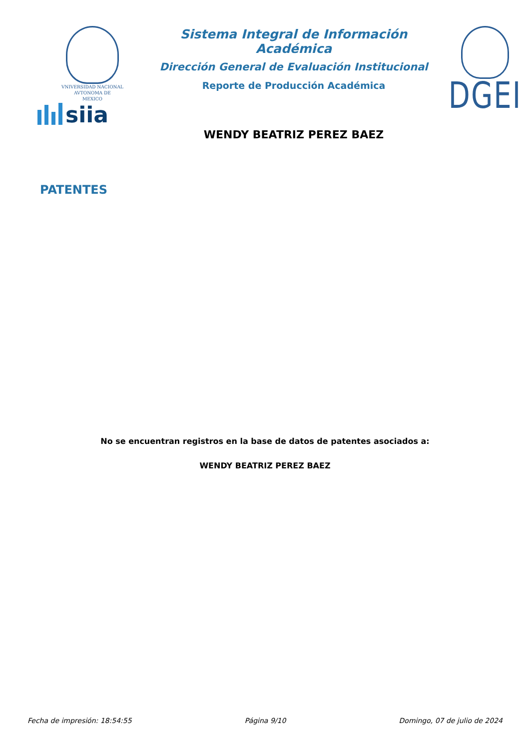VNIVERSIDAD NACIONAL
AVTONOMA DE
MEXICO
siia
Sistema Integral de Información Académica
Dirección General de Evaluación Institucional
Reporte de Producción Académica
WENDY BEATRIZ PEREZ BAEZ
DGEI
PATENTES
No se encuentran registros en la base de datos de patentes asociados a:
WENDY BEATRIZ PEREZ BAEZ
Fecha de impresión: 18:54:55 Página 9/10 Domingo, 07 de julio de 2024